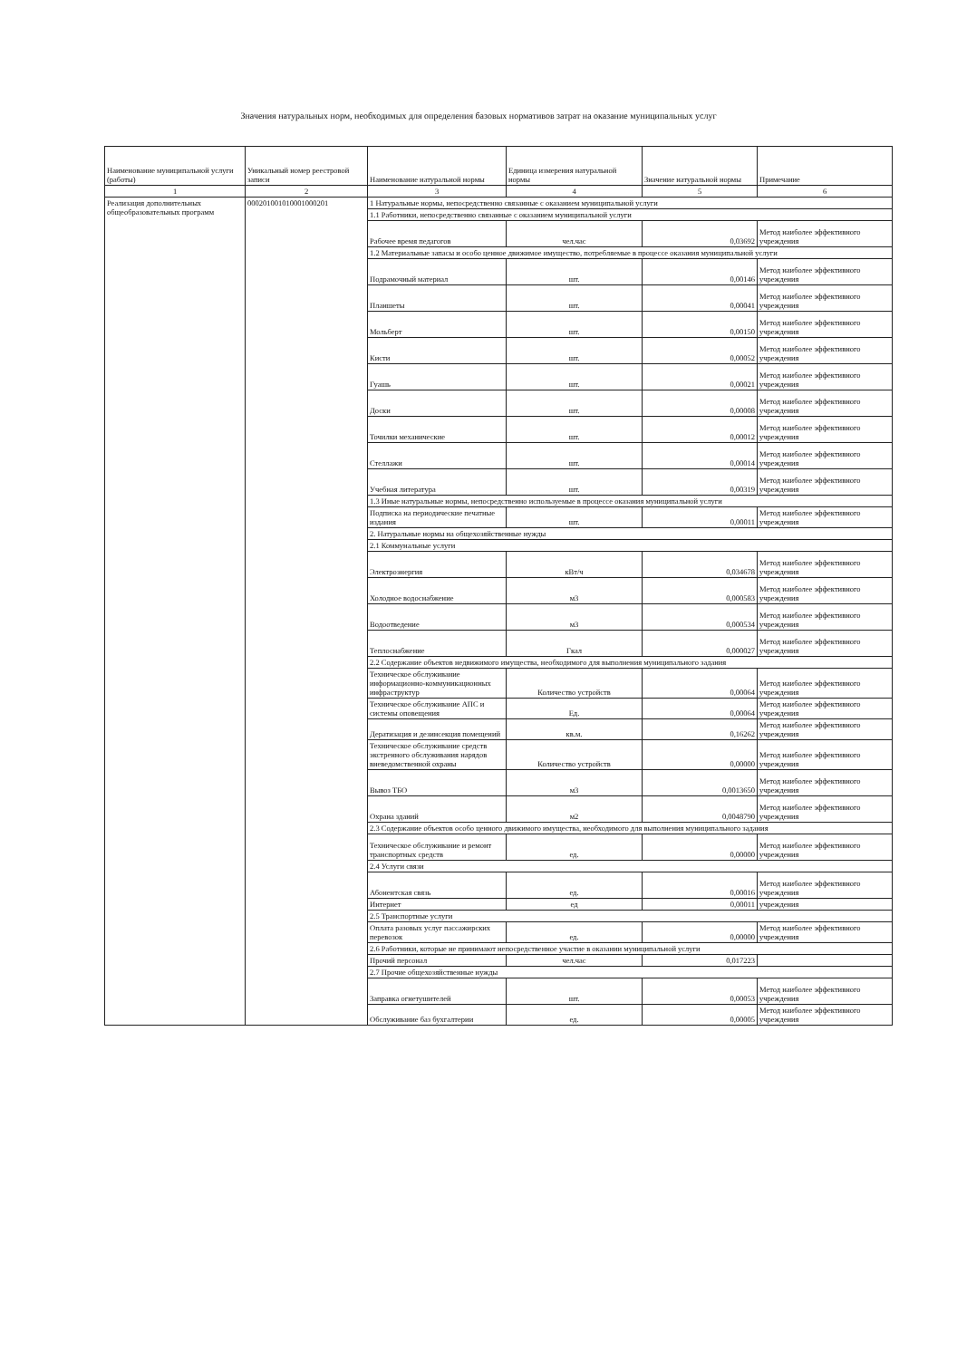Значения натуральных норм, необходимых для определения базовых нормативов затрат на оказание муниципальных услуг
| Наименование муниципальной услуги (работы) | Уникальный номер реестровой записи | Наименование натуральной нормы | Единица измерения натуральной нормы | Значение натуральной нормы | Примечание |
| --- | --- | --- | --- | --- | --- |
| 1 | 2 | 3 | 4 | 5 | 6 |
| Реализация дополнительных общеобразовательных программ | 000201001010001000201 | 1 Натуральные нормы, непосредственно связанные с оказанием муниципальной услуги | | | |
| | | 1.1 Работники, непосредственно связанные с оказанием муниципальной услуги | | | |
| | | Рабочее время педагогов | чел.час | 0,03692 | Метод наиболее эффективного учреждения |
| | | 1.2 Материальные запасы и особо ценное движимое имущество, потребляемые в процессе оказания муниципальной услуги | | | |
| | | Подрамочный материал | шт. | 0,00146 | Метод наиболее эффективного учреждения |
| | | Планшеты | шт. | 0,00041 | Метод наиболее эффективного учреждения |
| | | Мольберт | шт. | 0,00150 | Метод наиболее эффективного учреждения |
| | | Кисти | шт. | 0,00052 | Метод наиболее эффективного учреждения |
| | | Гуашь | шт. | 0,00021 | Метод наиболее эффективного учреждения |
| | | Доски | шт. | 0,00008 | Метод наиболее эффективного учреждения |
| | | Точилки механические | шт. | 0,00012 | Метод наиболее эффективного учреждения |
| | | Стеллажи | шт. | 0,00014 | Метод наиболее эффективного учреждения |
| | | Учебная литература | шт. | 0,00319 | Метод наиболее эффективного учреждения |
| | | 1.3 Иные натуральные нормы, непосредственно используемые в процессе оказания муниципальной услуги | | | |
| | | Подписка на периодические печатные издания | шт. | 0,00011 | Метод наиболее эффективного учреждения |
| | | 2. Натуральные нормы на общехозяйственные нужды | | | |
| | | 2.1 Коммунальные услуги | | | |
| | | Электроэнергия | кВт/ч | 0,034678 | Метод наиболее эффективного учреждения |
| | | Холодное водоснабжение | м3 | 0,000583 | Метод наиболее эффективного учреждения |
| | | Водоотведение | м3 | 0,000534 | Метод наиболее эффективного учреждения |
| | | Теплоснабжение | Гкал | 0,000027 | Метод наиболее эффективного учреждения |
| | | 2.2 Содержание объектов недвижимого имущества, необходимого для выполнения муниципального задания | | | |
| | | Техническое обслуживание информационно-коммуникационных инфраструктур | Количество устройств | 0,00064 | Метод наиболее эффективного учреждения |
| | | Техническое обслуживание АПС и системы оповещения | Ед. | 0,00064 | Метод наиболее эффективного учреждения |
| | | Дератизация и дезинсекция помещений | кв.м. | 0,16262 | Метод наиболее эффективного учреждения |
| | | Техническое обслуживание средств экстренного обслуживания нарядов вневедомственной охраны | Количество устройств | 0,00000 | Метод наиболее эффективного учреждения |
| | | Вывоз ТБО | м3 | 0,0013650 | Метод наиболее эффективного учреждения |
| | | Охрана зданий | м2 | 0,0048790 | Метод наиболее эффективного учреждения |
| | | 2.3 Содержание объектов особо ценного движимого имущества, необходимого для выполнения муниципального задания | | | |
| | | Техническое обслуживание и ремонт транспортных средств | ед. | 0,00000 | Метод наиболее эффективного учреждения |
| | | 2.4 Услуги связи | | | |
| | | Абонентская связь | ед. | 0,00016 | Метод наиболее эффективного учреждения |
| | | Интернет | ед | 0,00011 | учреждения |
| | | 2.5 Транспортные услуги | | | |
| | | Оплата разовых услуг пассажирских перевозок | ед. | 0,00000 | Метод наиболее эффективного учреждения |
| | | 2.6 Работники, которые не принимают непосредственное участие в оказании муниципальной услуги | | | |
| | | Прочий персонал | чел.час | 0,017223 | |
| | | 2.7 Прочие общехозяйственные нужды | | | |
| | | Заправка огнетушителей | шт. | 0,00053 | Метод наиболее эффективного учреждения |
| | | Обслуживание баз бухгалтерии | ед. | 0,00005 | Метод наиболее эффективного учреждения |